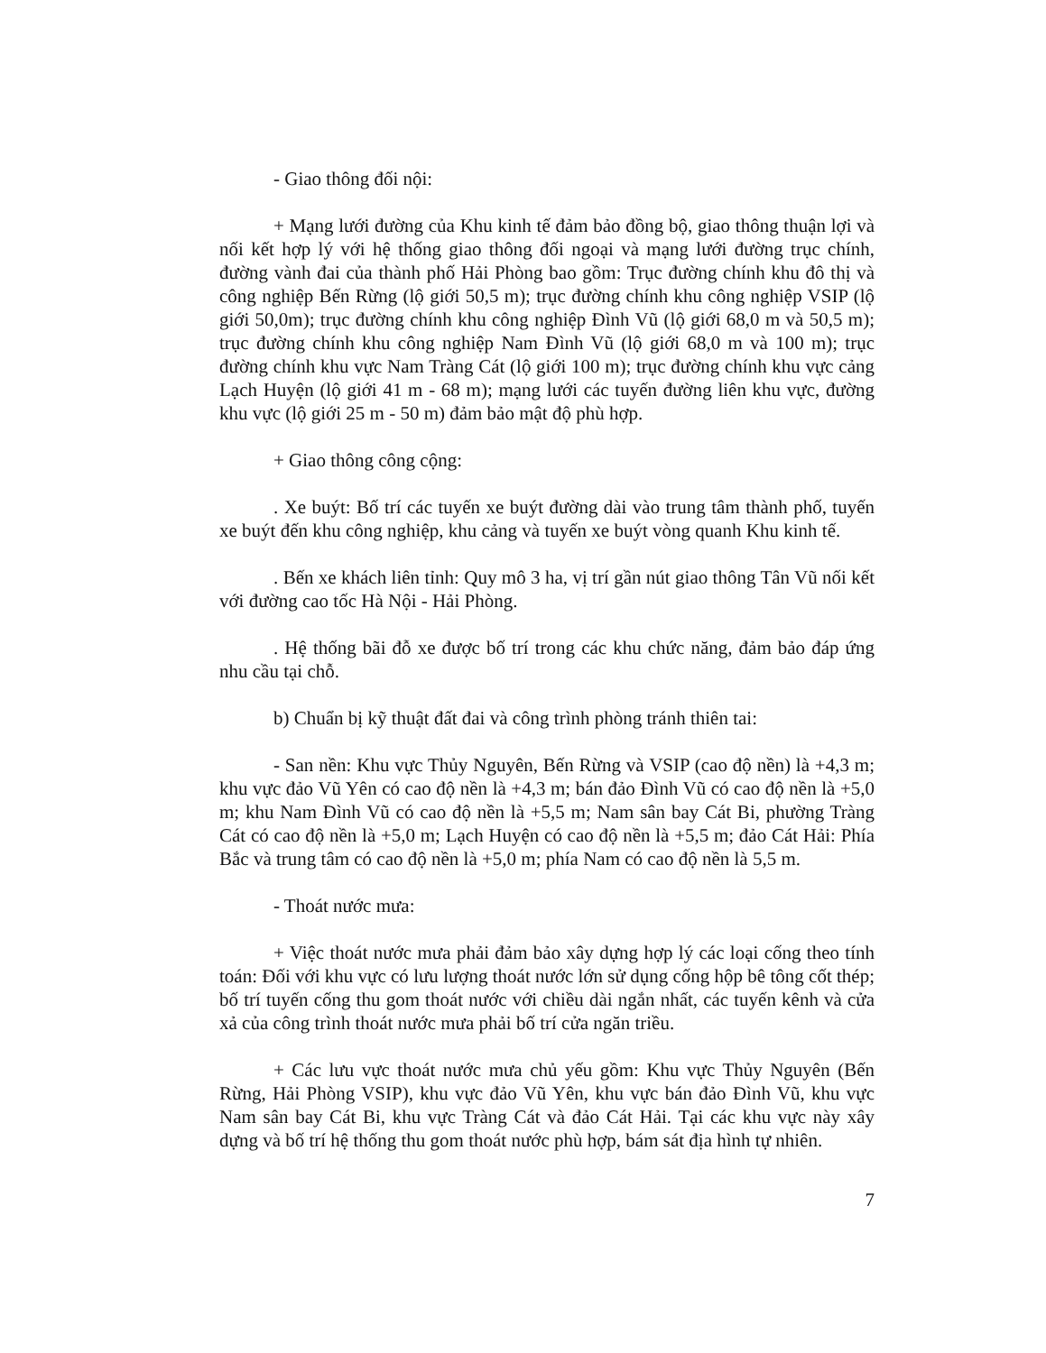- Giao thông đối nội:
+ Mạng lưới đường của Khu kinh tế đảm bảo đồng bộ, giao thông thuận lợi và nối kết hợp lý với hệ thống giao thông đối ngoại và mạng lưới đường trục chính, đường vành đai của thành phố Hải Phòng bao gồm: Trục đường chính khu đô thị và công nghiệp Bến Rừng (lộ giới 50,5 m); trục đường chính khu công nghiệp VSIP (lộ giới 50,0m); trục đường chính khu công nghiệp Đình Vũ (lộ giới 68,0 m và 50,5 m); trục đường chính khu công nghiệp Nam Đình Vũ (lộ giới 68,0 m và 100 m); trục đường chính khu vực Nam Tràng Cát (lộ giới 100 m); trục đường chính khu vực cảng Lạch Huyện (lộ giới 41 m - 68 m); mạng lưới các tuyến đường liên khu vực, đường khu vực (lộ giới 25 m - 50 m) đảm bảo mật độ phù hợp.
+ Giao thông công cộng:
. Xe buýt: Bố trí các tuyến xe buýt đường dài vào trung tâm thành phố, tuyến xe buýt đến khu công nghiệp, khu cảng và tuyến xe buýt vòng quanh Khu kinh tế.
. Bến xe khách liên tỉnh: Quy mô 3 ha, vị trí gần nút giao thông Tân Vũ nối kết với đường cao tốc Hà Nội - Hải Phòng.
. Hệ thống bãi đỗ xe được bố trí trong các khu chức năng, đảm bảo đáp ứng nhu cầu tại chỗ.
b) Chuẩn bị kỹ thuật đất đai và công trình phòng tránh thiên tai:
- San nền: Khu vực Thủy Nguyên, Bến Rừng và VSIP (cao độ nền) là +4,3 m; khu vực đảo Vũ Yên có cao độ nền là +4,3 m; bán đảo Đình Vũ có cao độ nền là +5,0 m; khu Nam Đình Vũ có cao độ nền là +5,5 m; Nam sân bay Cát Bi, phường Tràng Cát có cao độ nền là +5,0 m; Lạch Huyện có cao độ nền là +5,5 m; đảo Cát Hải: Phía Bắc và trung tâm có cao độ nền là +5,0 m; phía Nam có cao độ nền là 5,5 m.
- Thoát nước mưa:
+ Việc thoát nước mưa phải đảm bảo xây dựng hợp lý các loại cống theo tính toán: Đối với khu vực có lưu lượng thoát nước lớn sử dụng cống hộp bê tông cốt thép; bố trí tuyến cống thu gom thoát nước với chiều dài ngắn nhất, các tuyến kênh và cửa xả của công trình thoát nước mưa phải bố trí cửa ngăn triều.
+ Các lưu vực thoát nước mưa chủ yếu gồm: Khu vực Thủy Nguyên (Bến Rừng, Hải Phòng VSIP), khu vực đảo Vũ Yên, khu vực bán đảo Đình Vũ, khu vực Nam sân bay Cát Bi, khu vực Tràng Cát và đảo Cát Hải. Tại các khu vực này xây dựng và bố trí hệ thống thu gom thoát nước phù hợp, bám sát địa hình tự nhiên.
7